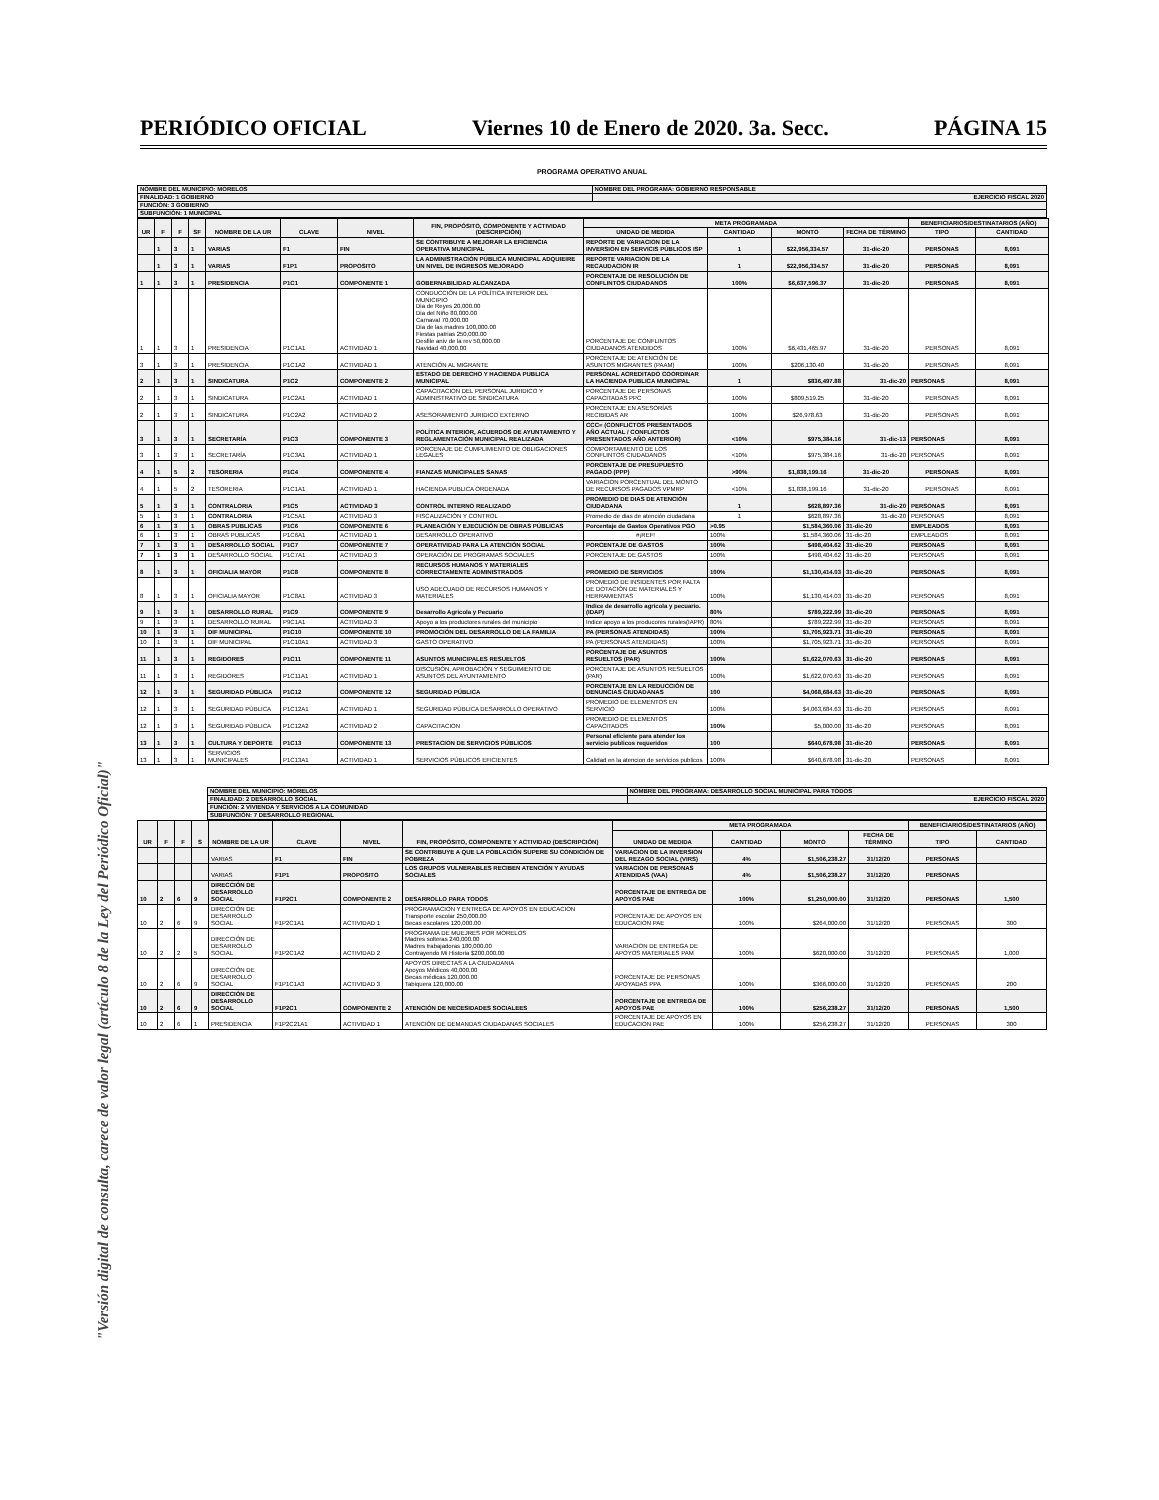PERIÓDICO OFICIAL Viernes 10 de Enero de 2020. 3a. Secc. PÁGINA 15
"Versión digital de consulta, carece de valor legal (artículo 8 de la Ley del Periódico Oficial)"
PROGRAMA OPERATIVO ANUAL
| NOMBRE DEL MUNICIPIO: MORELOS | NOMBRE DEL PROGRAMA: GOBIERNO RESPONSABLE |
| FINALIDAD: 1 GOBIERNO | EJERCICIO FISCAL 2020 |
| FUNCIÓN: 3 GOBIERNO | |
| SUBFUNCIÓN: 1 MUNICIPAL | |
| UR | F | F | SF | NOMBRE DE LA UR | CLAVE | NIVEL | FIN, PROPÓSITO, COMPONENTE Y ACTIVIDAD (DESCRIPCIÓN) | META PROGRAMADA | | | | BENEFICIARIOS/DESTINATARIOS (AÑO) | |
| --- | --- | --- | --- | --- | --- | --- | --- | --- | --- | --- | --- | --- | --- |
| | | | | | | | | UNIDAD DE MEDIDA | CANTIDAD | MONTO | FECHA DE TÉRMINO | TIPO | CANTIDAD |
| | 1 | 3 | 1 | VARIAS | F1 | FIN | SE CONTRIBUYE A MEJORAR LA EFICIENCIA OPERATIVA MUNICIPAL | REPORTE DE VARIACION DE LA INVERSION EN SERVICIS PÚBLICOS ISP | 1 | $22,956,334.57 | 31-dic-20 | PERSONAS | 8,091 |
| | 1 | 3 | 1 | VARIAS | F1P1 | PROPOSITO | LA ADMINISTRACIÓN PÚBLICA MUNICIPAL ADQUIEIRE UN NIVEL DE INGRESOS MEJORADO | REPORTE VARIACION DE LA RECAUDACION IR | 1 | $22,956,334.57 | 31-dic-20 | PERSONAS | 8,091 |
| 1 | 1 | 3 | 1 | PRESIDENCIA | P1C1 | COMPONENTE 1 | GOBERNABILIDAD ALCANZADA | PORCENTAJE DE RESOLUCIÓN DE CONFLINTOS CIUDADANOS | 100% | $6,637,596.37 | 31-dic-20 | PERSONAS | 8,091 |
| 1 | 1 | 3 | 1 | PRESIDENCIA | P1C1A1 | ACTIVIDAD 1 | CONDUCCIÓN DE LA POLÍTICA INTERIOR DEL MUNICIPIO Dia de Reyes 20,000.00 Dia del Niño 80,000.00 Carnaval 70,000.00 Dia de las madres 100,000.00 Fiestas patrias 250,000.00 Desfile aniv de la rev 50,000.00 Navidad 40,000.00 | PORCENTAJE DE CONFLINTOS CIUDADANOS ATENDIDOS | 100% | $6,431,465.97 | 31-dic-20 | PERSONAS | 8,091 |
| 3 | 1 | 3 | 1 | PRESIDENCIA | P1C1A2 | ACTIVIDAD 1 | ATENCIÓN AL MIGRANTE | PORCENTAJE DE ATENCIÓN DE ASUNTOS MIGRANTES (PAAM) | 100% | $206,130.40 | 31-dic-20 | PERSONAS | 8,091 |
| 2 | 1 | 3 | 1 | SINDICATURA | P1C2 | COMPONENTE 2 | ESTADO DE DERECHO Y HACIENDA PUBLICA MUNICIPAL | PERSONAL ACREDITADO COORDINAR LA HACIENDA PUBLICA MUNICIPAL | 1 | $836,497.88 | 31-dic-20 | PERSONAS | 8,091 |
| 2 | 1 | 3 | 1 | SINDICATURA | P1C2A1 | ACTIVIDAD 1 | CAPACITACION DEL PERSONAL JURIDICO Y ADMINISTRATIVO DE SINDICATURA | PORCENTAJE DE PERSONAS CAPACITADAS PPC | 100% | $809,519.25 | 31-dic-20 | PERSONAS | 8,091 |
| 2 | 1 | 3 | 1 | SINDICATURA | P1C2A2 | ACTIVIDAD 2 | ASESORAMIENTO JURIDICO EXTERNO | PORCENTAJE EN ASESORÍAS RECIBIDAS AR | 100% | $26,978.63 | 31-dic-20 | PERSONAS | 8,091 |
| 3 | 1 | 3 | 1 | SECRETARÍA | P1C3 | COMPONENTE 3 | POLÍTICA INTERIOR, ACUERDOS DE AYUNTAMIENTO Y REGLAMENTACIÓN MUNICIPAL REALIZADA | CCC= (CONFLICTOS PRESENTADOS AÑO ACTUAL / CONFLICTOS PRESENTADOS AÑO ANTERIOR) | <10% | $975,384.16 | 31-dic-13 | PERSONAS | 8,091 |
| 3 | 1 | 3 | 1 | SECRETARÍA | P1C3A1 | ACTIVIDAD 1 | PORCENAJE DE CUMPLIMIENTO DE OBLIGACIONES LEGALES | COMPORTAMIENTO DE LOS CONFLINTOS CIUDADANOS | <10% | $975,384.16 | 31-dic-20 | PERSONAS | 8,091 |
| 4 | 1 | 5 | 2 | TESORERIA | P1C4 | COMPONENTE 4 | FIANZAS MUNICIPALES SANAS | PORCENTAJE DE PRESUPUESTO PAGADO (PPP) | >90% | $1,838,199.16 | 31-dic-20 | PERSONAS | 8,091 |
| 4 | 1 | 5 | 2 | TESORERIA | P1C1A1 | ACTIVIDAD 1 | HACIENDA PUBLICA ORDENADA | VARIACION PORCENTUAL DEL MONTO DE RECURSOS PAGADOS VPMRP | <10% | $1,838,199.16 | 31-dic-20 | PERSONAS | 8,091 |
| 5 | 1 | 3 | 1 | CONTRALORIA | P1C5 | ACTIVIDAD 3 | CONTROL INTERNO REALIZADO | PROMEDIO DE DIAS DE ATENCIÓN CIUDADANA | 1 | $628,897.36 | 31-dic-20 | PERSONAS | 8,091 |
| 5 | 1 | 3 | 1 | CONTRALORIA | P1C5A1 | ACTIVIDAD 3 | FISCALIZACIÓN Y CONTROL | Promedio de dias de atención ciudadana | 1 | $628,897.36 | 31-dic-20 | PERSONAS | 8,091 |
| 6 | 1 | 3 | 1 | OBRAS PUBLICAS | P1C6 | COMPONENTE 6 | PLANEACIÓN Y EJECUCIÓN DE OBRAS PÚBLICAS | Porcentaje de Gastos Operativos PGO | >0.95 | $1,584,360.06 | 31-dic-20 | EMPLEADOS | 8,091 |
| 6 | 1 | 3 | 1 | OBRAS PUBLICAS | P1C6A1 | ACTIVIDAD 1 | DESARROLLO OPERATIVO | #¡REF! | 100% | $1,584,360.06 | 31-dic-20 | EMPLEADOS | 8,091 |
| 7 | 1 | 3 | 1 | DESARROLLO SOCIAL | P1C7 | COMPONENTE 7 | OPERATIVIDAD PARA LA ATENCIÓN SOCIAL | PORCENTAJE DE GASTOS | 100% | $498,404.62 | 31-dic-20 | PERSONAS | 8,091 |
| 7 | 1 | 3 | 1 | DESARROLLO SOCIAL | P1C7A1 | ACTIVIDAD 3 | OPERACIÓN DE PROGRAMAS SOCIALES | PORCENTAJE DE GASTOS | 100% | $498,404.62 | 31-dic-20 | PERSONAS | 8,091 |
| 8 | 1 | 3 | 1 | OFICIALIA MAYOR | P1C8 | COMPONENTE 8 | RECURSOS HUMANOS Y MATERIALES CORRECTAMENTE ADMINISTRADOS | PROMEDIO DE SERVICIOS | 100% | $1,130,414.03 | 31-dic-20 | PERSONAS | 8,091 |
| 8 | 1 | 3 | 1 | OFICIALIA MAYOR | P1C8A1 | ACTIVIDAD 3 | USO ADECUADO DE RECURSOS HUMANOS Y MATERIALES | PROMEDIO DE INSIDENTES POR FALTA DE DOTACIÓN DE MATERIALES Y HERRAMIENTAS | 100% | $1,130,414.03 | 31-dic-20 | PERSONAS | 8,091 |
| 9 | 1 | 3 | 1 | DESARROLLO RURAL | P1C9 | COMPONENTE 9 | Desarrollo Agricola y Pecuario | Indice de desarrollo agricola y pecuario.(IDAP) | 80% | $789,222.99 | 31-dic-20 | PERSONAS | 8,091 |
| 9 | 1 | 3 | 1 | DESARROLLO RURAL | P9C1A1 | ACTIVIDAD 3 | Apoyo a los productores rurales del municipio | Indice apoyo a los producores rurales(IAPR) | 80% | $789,222.99 | 31-dic-20 | PERSONAS | 8,091 |
| 10 | 1 | 3 | 1 | DIF MUNICIPAL | P1C10 | COMPONENTE 10 | PROMOCIÓN DEL DESARROLLO DE LA FAMILIA | PA (PERSONAS ATENDIDAS) | 100% | $1,705,923.71 | 31-dic-20 | PERSONAS | 8,091 |
| 10 | 1 | 3 | 1 | DIF MUNICIPAL | P1C10A1 | ACTIVIDAD 3 | GASTO OPERATIVO | PA (PERSONAS ATENDIDAS) | 100% | $1,705,923.71 | 31-dic-20 | PERSONAS | 8,091 |
| 11 | 1 | 3 | 1 | REGIDORES | P1C11 | COMPONENTE 11 | ASUNTOS MUNICIPALES RESUELTOS | PORCENTAJE DE ASUNTOS RESUELTOS (PAR) | 100% | $1,622,070.63 | 31-dic-20 | PERSONAS | 8,091 |
| 11 | 1 | 3 | 1 | REGIDORES | P1C11A1 | ACTIVIDAD 1 | DISCUSIÓN, APROBACIÓN Y SEGUIMIENTO DE ASUNTOS DEL AYUNTAMIENTO | PORCENTAJE DE ASUNTOS RESUELTOS (PAR) | 100% | $1,622,070.63 | 31-dic-20 | PERSONAS | 8,091 |
| 12 | 1 | 3 | 1 | SEGURIDAD PÙBLICA | P1C12 | COMPONENTE 12 | SEGURIDAD PÚBLICA | PORCENTAJE EN LA REDUCCIÓN DE DENUNCIAS CIUDADANAS | 100 | $4,068,684.63 | 31-dic-20 | PERSONAS | 8,091 |
| 12 | 1 | 3 | 1 | SEGURIDAD PÙBLICA | P1C12A1 | ACTIVIDAD 1 | SEGURIDAD PÙBLICA DESARROLLO OPERATIVO | PROMEDIO DE ELEMENTOS EN SERVICIO | 100% | $4,063,684.63 | 31-dic-20 | PERSONAS | 8,091 |
| 12 | 1 | 3 | 1 | SEGURIDAD PÙBLICA | P1C12A2 | ACTIVIDAD 2 | CAPACITACION | PROMEDIO DE ELEMENTOS CAPACITADOS | 100% | $5,000.00 | 31-dic-20 | PERSONAS | 8,091 |
| 13 | 1 | 3 | 1 | CULTURA Y DEPORTE | P1C13 | COMPONENTE 13 | PRESTACION DE SERVICIOS PÚBLICOS | Personal eficiente para atender los servicio publicos requeridos | 100 | $640,678.98 | 31-dic-20 | PERSONAS | 8,091 |
| 13 | 1 | 3 | 1 | SERVICIOS MUNICIPALES | P1C13A1 | ACTIVIDAD 1 | SERVICIOS PÚBLICOS EFICIENTES | Calidad en la atencion de servicios publicos | 100% | $640,678.98 | 31-dic-20 | PERSONAS | 8,091 |
| NOMBRE DEL MUNICIPIO: MORELOS | NOMBRE DEL PROGRAMA: DESARROLLO SOCIAL MUNICIPAL PARA TODOS |
| FINALIDAD: 2 DESARROLLO SOCIAL | EJERCICIO FISCAL 2020 |
| FUNCIÓN: 2 VIVIENDA Y SERVICIOS A LA COMUNIDAD | |
| SUBFUNCIÓN: 7 DESARROLLO REGIONAL | |
| UR | F | F | S | NOMBRE DE LA UR | CLAVE | NIVEL | FIN, PROPÓSITO, COMPONENTE Y ACTIVIDAD (DESCRIPCIÓN) | META PROGRAMADA | | | | BENEFICIARIOS/DESTINATARIOS (AÑO) | |
| --- | --- | --- | --- | --- | --- | --- | --- | --- | --- | --- | --- | --- | --- |
| | | | | | | | | UNIDAD DE MEDIDA | CANTIDAD | MONTO | FECHA DE TÉRMINO | TIPO | CANTIDAD |
| | | | | VARIAS | F1 | FIN | SE CONTRIBUYE A QUE LA POBLACIÓN SUPERE SU CONDICIÓN DE POBREZA | VARIACION DE LA INVERSION DEL REZAGO SOCIAL (VIRS) | 4% | $1,506,238.27 | 31/12/20 | PERSONAS | |
| | | | | VARIAS | F1P1 | PROPOSITO | LOS GRUPOS VULNERABLES RECIBEN ATENCIÓN Y AYUDAS SOCIALES | VARIACION DE PERSONAS ATENDIDAS (VAA) | 4% | $1,506,238.27 | 31/12/20 | PERSONAS | |
| 10 | 2 | 6 | 9 | DIRECCIÓN DE DESARROLLO SOCIAL | F1P2C1 | COMPONENTE 2 | DESARROLLO PARA TODOS | PORCENTAJE DE ENTREGA DE APOYOS PAE | 100% | $1,250,000.00 | 31/12/20 | PERSONAS | 1,500 |
| 10 | 2 | 6 | 9 | DIRECCIÓN DE DESARROLLO SOCIAL | F1P2C1A1 | ACTIVIDAD 1 | PROGRAMACION Y ENTREGA DE APOYOS EN EDUCACION Transporte escolar 250,000.00 Becas escolares 120,000.00 | PORCENTAJE DE APOYOS EN EDUCACION PAE | 100% | $264,000.00 | 31/12/20 | PERSONAS | 300 |
| 10 | 2 | 2 | 5 | DIRECCIÓN DE DESARROLLO SOCIAL | F1P2C1A2 | ACTIVIDAD 2 | PROGRAMA DE MUEJRES POR MORELOS Madres solteras 240,000.00 Madres trabajadoras 180,000.00 Contrayendo Mi Historia $200,000.00 | VARIACION DE ENTREGA DE APOYOS MATERIALES PAM | 100% | $620,000.00 | 31/12/20 | PERSONAS | 1,000 |
| 10 | 2 | 6 | 9 | DIRECCIÓN DE DESARROLLO SOCIAL | F1P1C1A3 | ACTIVIDAD 3 | APOYOS DIRECTAS A LA CIUDADANIA Apoyos Médicos 40,000.00 Becas médicas 120,000.00 Tabiquera 120,000.00 | PORCENTAJE DE PERSONAS APOYADAS PPA | 100% | $366,000.00 | 31/12/20 | PERSONAS | 200 |
| 10 | 2 | 6 | 9 | DIRECCIÓN DE DESARROLLO SOCIAL | F1P2C1 | COMPONENTE 2 | ATENCIÓN DE NECESIDADES SOCIALEES | PORCENTAJE DE ENTREGA DE APOYOS PAE | 100% | $256,238.27 | 31/12/20 | PERSONAS | 1,500 |
| 10 | 2 | 6 | 1 | PRESIDENCIA | F1P2C21A1 | ACTIVIDAD 1 | ATENCIÓN DE DEMANDAS CIUDADANAS SOCIALES | PORCENTAJE DE APOYOS EN EDUCACION PAE | 100% | $256,238.27 | 31/12/20 | PERSONAS | 300 |